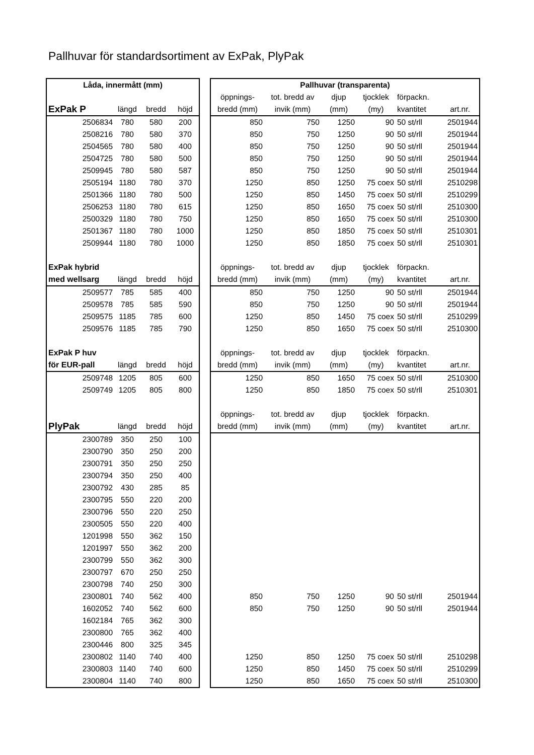Pallhuvar för standardsortiment av ExPak, PlyPak
| Låda, innermått (mm) | | | | | Pallhuvar (transparenta) | | | | | |
| | | | | | öppnings- | tot. bredd av | djup | tjocklek | förpackn. | |
| ExPak P | längd | bredd | höjd | | bredd (mm) | invik (mm) | (mm) | (my) | kvantitet | art.nr. |
| 2506834 | 780 | 580 | 200 | | 850 | 750 | 1250 | 90 | 50 st/rll | 2501944 |
| 2508216 | 780 | 580 | 370 | | 850 | 750 | 1250 | 90 | 50 st/rll | 2501944 |
| 2504565 | 780 | 580 | 400 | | 850 | 750 | 1250 | 90 | 50 st/rll | 2501944 |
| 2504725 | 780 | 580 | 500 | | 850 | 750 | 1250 | 90 | 50 st/rll | 2501944 |
| 2509945 | 780 | 580 | 587 | | 850 | 750 | 1250 | 90 | 50 st/rll | 2501944 |
| 2505194 | 1180 | 780 | 370 | | 1250 | 850 | 1250 | 75 coex | 50 st/rll | 2510298 |
| 2501366 | 1180 | 780 | 500 | | 1250 | 850 | 1450 | 75 coex | 50 st/rll | 2510299 |
| 2506253 | 1180 | 780 | 615 | | 1250 | 850 | 1650 | 75 coex | 50 st/rll | 2510300 |
| 2500329 | 1180 | 780 | 750 | | 1250 | 850 | 1650 | 75 coex | 50 st/rll | 2510300 |
| 2501367 | 1180 | 780 | 1000 | | 1250 | 850 | 1850 | 75 coex | 50 st/rll | 2510301 |
| 2509944 | 1180 | 780 | 1000 | | 1250 | 850 | 1850 | 75 coex | 50 st/rll | 2510301 |
| ExPak hybrid | | | | | öppnings- | tot. bredd av | djup | tjocklek | förpackn. | |
| med wellsarg | längd | bredd | höjd | | bredd (mm) | invik (mm) | (mm) | (my) | kvantitet | art.nr. |
| 2509577 | 785 | 585 | 400 | | 850 | 750 | 1250 | 90 | 50 st/rll | 2501944 |
| 2509578 | 785 | 585 | 590 | | 850 | 750 | 1250 | 90 | 50 st/rll | 2501944 |
| 2509575 | 1185 | 785 | 600 | | 1250 | 850 | 1450 | 75 coex | 50 st/rll | 2510299 |
| 2509576 | 1185 | 785 | 790 | | 1250 | 850 | 1650 | 75 coex | 50 st/rll | 2510300 |
| ExPak P huv | | | | | öppnings- | tot. bredd av | djup | tjocklek | förpackn. | |
| för EUR-pall | längd | bredd | höjd | | bredd (mm) | invik (mm) | (mm) | (my) | kvantitet | art.nr. |
| 2509748 | 1205 | 805 | 600 | | 1250 | 850 | 1650 | 75 coex | 50 st/rll | 2510300 |
| 2509749 | 1205 | 805 | 800 | | 1250 | 850 | 1850 | 75 coex | 50 st/rll | 2510301 |
| | | | | | öppnings- | tot. bredd av | djup | tjocklek | förpackn. | |
| PlyPak | längd | bredd | höjd | | bredd (mm) | invik (mm) | (mm) | (my) | kvantitet | art.nr. |
| 2300789 | 350 | 250 | 100 | | | | | | | |
| 2300790 | 350 | 250 | 200 | | | | | | | |
| 2300791 | 350 | 250 | 250 | | | | | | | |
| 2300794 | 350 | 250 | 400 | | | | | | | |
| 2300792 | 430 | 285 | 85 | | | | | | | |
| 2300795 | 550 | 220 | 200 | | | | | | | |
| 2300796 | 550 | 220 | 250 | | | | | | | |
| 2300505 | 550 | 220 | 400 | | | | | | | |
| 1201998 | 550 | 362 | 150 | | | | | | | |
| 1201997 | 550 | 362 | 200 | | | | | | | |
| 2300799 | 550 | 362 | 300 | | | | | | | |
| 2300797 | 670 | 250 | 250 | | | | | | | |
| 2300798 | 740 | 250 | 300 | | | | | | | |
| 2300801 | 740 | 562 | 400 | | 850 | 750 | 1250 | 90 | 50 st/rll | 2501944 |
| 1602052 | 740 | 562 | 600 | | 850 | 750 | 1250 | 90 | 50 st/rll | 2501944 |
| 1602184 | 765 | 362 | 300 | | | | | | | |
| 2300800 | 765 | 362 | 400 | | | | | | | |
| 2300446 | 800 | 325 | 345 | | | | | | | |
| 2300802 | 1140 | 740 | 400 | | 1250 | 850 | 1250 | 75 coex | 50 st/rll | 2510298 |
| 2300803 | 1140 | 740 | 600 | | 1250 | 850 | 1450 | 75 coex | 50 st/rll | 2510299 |
| 2300804 | 1140 | 740 | 800 | | 1250 | 850 | 1650 | 75 coex | 50 st/rll | 2510300 |